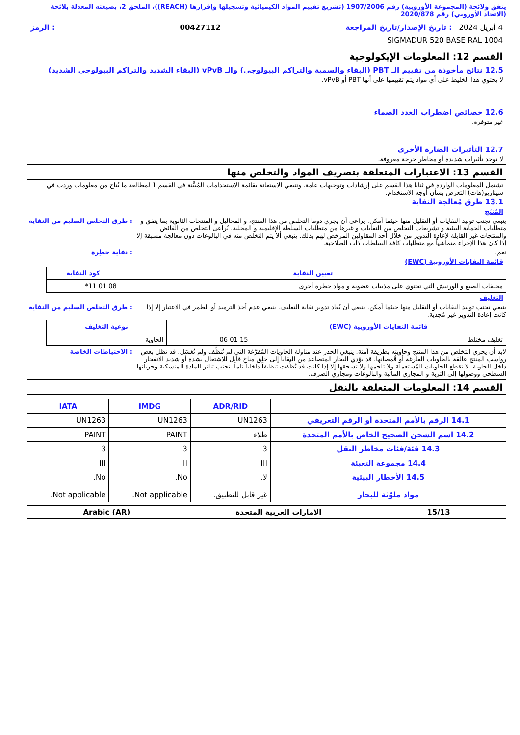يتفق ولائحة (المجموعة الأوروبية) رقم 1907/2006 (تشريع تقييم المواد الكيميائية وتسجيلها وإقرارها (REACH))، الملحق 2، بصيغته المعدلة بلائحة (الاتحاد الأوروبي) رقم 2020/878
4 أبريل 2024 : تاريخ الإصدار/تاريخ المراجعة 00427112: الرمز
SIGMADUR 520 BASE RAL 1004
القسم 12: المعلومات الإيكولوجية
12.5 نتائج مأخوذة من تقييم الـ PBT (البقاء والسمية والتراكم البيولوجي) والـ vPvB (البقاء الشديد والتراكم البيولوجي الشديد)
لا يحتوي هذا الخليط على أي مواد يتم تقييمها على أنها PBT أو vPvB.
12.6 خصائص اضطراب الغدد الصماء
غير متوفرة.
12.7 التأثيرات الضارة الأخرى
لا توجد تأثيرات شديدة أو مخاطر حرجة معروفة.
القسم 13: الاعتبارات المتعلقة بتصريف المواد والتخلص منها
تشتمل المعلومات الواردة في ثنايا هذا القسم على إرشادات وتوجيهات عامة. وتنبغي الاستعانة بقائمة الاستخدامات المُبيَّنة في القسم 1 لمطالعة ما يُتاح من معلومات وردت في سيناريو(هات) التعرض بشأن أوجه الاستخدام.
13.1 طرق مُعالجة النفاية
المُنتَج
ينبغي تجنب توليد النفايات أو التقليل منها حيثما أمكن. يراعى أن يجري دوما التخلص من هذا المنتج، و المحاليل و المنتجات الثانوية بما يتفق و متطلبات الحماية البيئية و تشريعات التخلص من النفايات و غيرها من متطلبات السلطة الإقليمية و المحلية. يُراعى التخلص من الفائض والمنتجات غير القابلة لإعادة التدوير من خلال أحد المقاولين المرخص لهم بذلك. ينبغي ألا يتم التخلص منه في البالوعات دون معالجة مسبقة إلا إذا كان هذا الإجراء متماشياً مع متطلبات كافة السلطات ذات الصلاحية.
: طرق التخلص السليم من النفاية
نعم. : نفاية خطِرة
قائمة النفايات الأوروبية (EWC)
| تعيين النفاية | كود النفاية |
| --- | --- |
| مخلفات الصبغ و الورنيش التي تحتوي على مذيبات عضوية و مواد خطرة أخرى | 08 01 11* |
التغليف
ينبغي تجنب توليد النفايات أو التقليل منها حيثما أمكن. ينبغي أن يُعاد تدوير نفاية التغليف. ينبغي عدم أخذ الترميد أو الطمر في الاعتبار إلا إذا كانت إعادة التدوير غير مُجدية.
: طرق التخلص السليم من النفاية
| قائمة النفايات الأوروبية (EWC) | | نوعية التغليف |
| --- | --- | --- |
| تغليف مختلط | 15 01 06 | الحاوية |
لابد أن يجري التخلص من هذا المنتج وحاويته بطريقة آمنة. ينبغي الحذر عند مناولة الحاويات المُفرَّغة التي لم تُنظّف ولم تُغسَل. قد تظل بعض رواسب المنتج عالقة بالحاويات الفارغة أو قُمصانها. قد يؤدي البخار المتصاعد من البقايا إلى خلق مناخ قابل للاشتعال بشدة أو شديد الانفجار داخل الحاوية. لا تقطع الحاويات المُستعملة ولا تلحمها ولا تسحقها إلا إذا كانت قد نُظِّفت تنظيفاً داخلياً تاماً. تجنب تناثر المادة المنسكبة وجريانها السطحي ووصولها إلى التربة و المجاري المائية والبالوعات ومجاري الصرف.
: الاحتياطات الخاصة
القسم 14: المعلومات المتعلقة بالنقل
| | ADR/RID | IMDG | IATA |
| --- | --- | --- | --- |
| 14.1 الرقم بالأمم المتحدة أو الرقم التعريفي | UN1263 | UN1263 | UN1263 |
| 14.2 اسم الشحن الصحيح الخاص بالأمم المتحدة | طلاء | PAINT | PAINT |
| 14.3 فئة/فئات مخاطر النقل | 3 | 3 | 3 |
| 14.4 مجموعة التعبئة | III | III | III |
| 14.5 الأخطار البيئية مواد ملوّثة للبحار | لا. غير قابل للتطبيق. | No. Not applicable. | No. Not applicable. |
15/13 الامارات العربية المتحدة Arabic (AR)